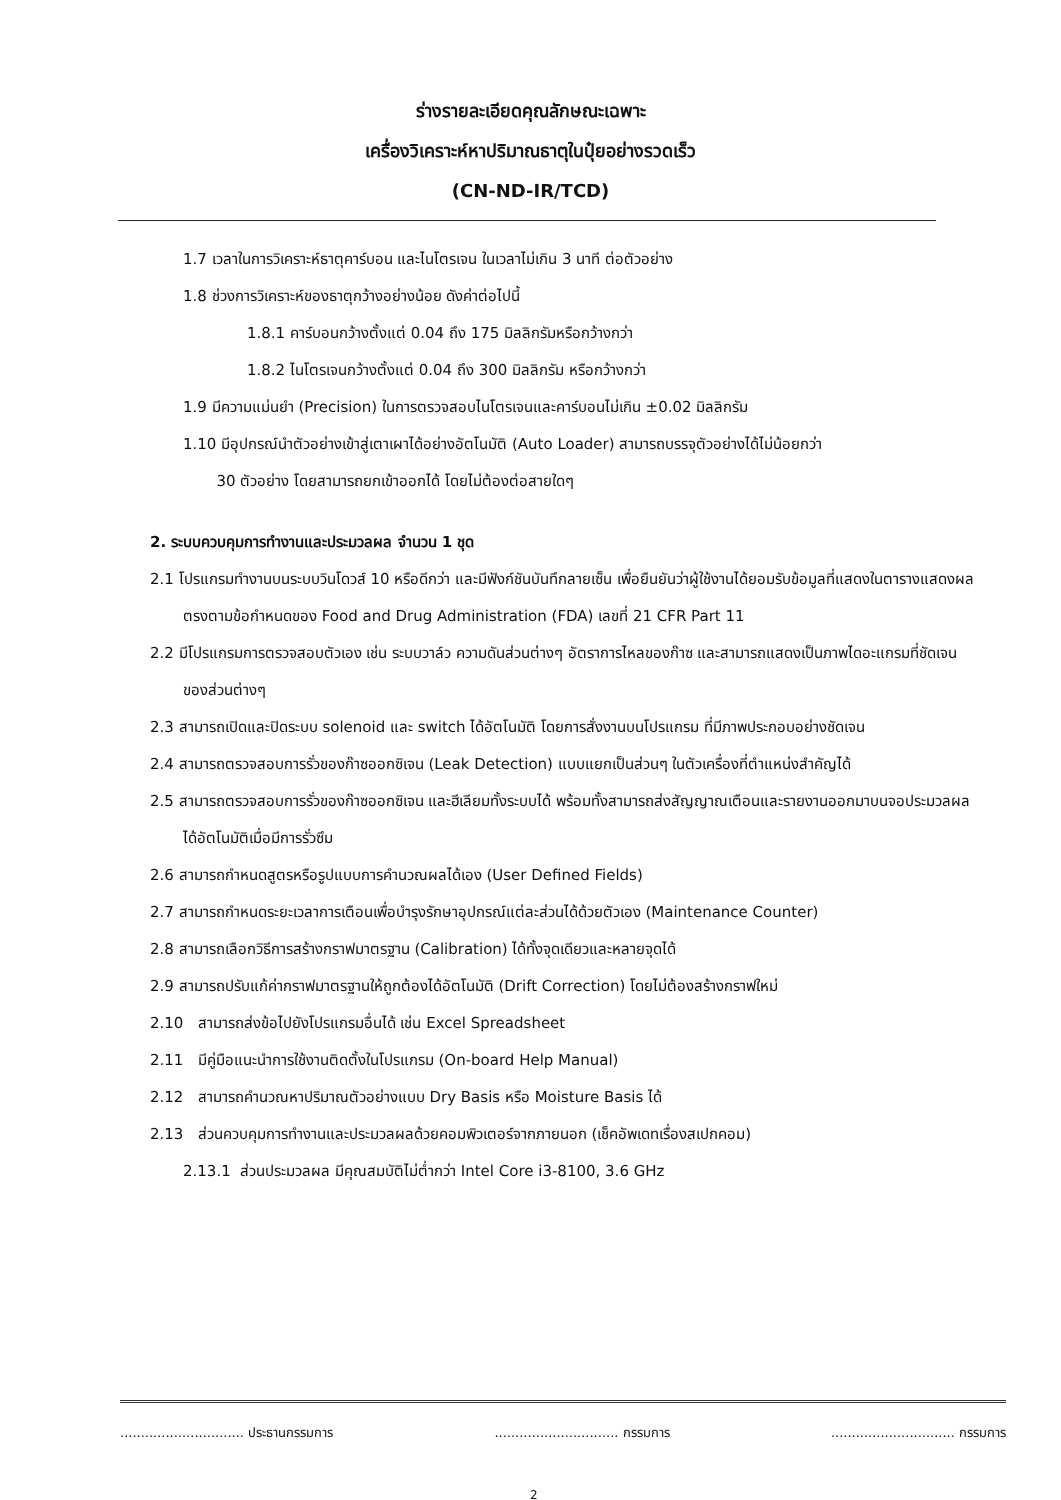ร่างรายละเอียดคุณลักษณะเฉพาะ
เครื่องวิเคราะห์หาปริมาณธาตุในปุ๋ยอย่างรวดเร็ว
(CN-ND-IR/TCD)
1.7 เวลาในการวิเคราะห์ธาตุคาร์บอน และไนโตรเจน ในเวลาไม่เกิน 3 นาที ต่อตัวอย่าง
1.8 ช่วงการวิเคราะห์ของธาตุกว้างอย่างน้อย ดังค่าต่อไปนี้
1.8.1 คาร์บอนกว้างตั้งแต่ 0.04 ถึง 175 มิลลิกรัมหรือกว้างกว่า
1.8.2 ไนโตรเจนกว้างตั้งแต่ 0.04 ถึง 300 มิลลิกรัม หรือกว้างกว่า
1.9 มีความแม่นยำ (Precision) ในการตรวจสอบไนโตรเจนและคาร์บอนไม่เกิน ±0.02 มิลลิกรัม
1.10 มีอุปกรณ์นำตัวอย่างเข้าสู่เตาเผาได้อย่างอัตโนมัติ (Auto Loader) สามารถบรรจุตัวอย่างได้ไม่น้อยกว่า
30 ตัวอย่าง โดยสามารถยกเข้าออกได้ โดยไม่ต้องต่อสายใดๆ
2. ระบบควบคุมการทำงานและประมวลผล จำนวน 1 ชุด
2.1 โปรแกรมทำงานบนระบบวินโดวส์ 10 หรือดีกว่า และมีฟังก์ชันบันทึกลายเซ็น เพื่อยืนยันว่าผู้ใช้งานได้ยอมรับข้อมูลที่แสดงในตารางแสดงผลตรงตามข้อกำหนดของ Food and Drug Administration (FDA) เลขที่ 21 CFR Part 11
2.2 มีโปรแกรมการตรวจสอบตัวเอง เช่น ระบบวาล์ว ความดันส่วนต่างๆ อัตราการไหลของก๊าซ และสามารถแสดงเป็นภาพไดอะแกรมที่ชัดเจนของส่วนต่างๆ
2.3 สามารถเปิดและปิดระบบ solenoid และ switch ได้อัตโนมัติ โดยการสั่งงานบนโปรแกรม ที่มีภาพประกอบอย่างชัดเจน
2.4 สามารถตรวจสอบการรั่วของก๊าซออกซิเจน (Leak Detection) แบบแยกเป็นส่วนๆ ในตัวเครื่องที่ตำแหน่งสำคัญได้
2.5 สามารถตรวจสอบการรั่วของก๊าซออกซิเจน และฮีเลียมทั้งระบบได้ พร้อมทั้งสามารถส่งสัญญาณเตือนและรายงานออกมาบนจอประมวลผลได้อัตโนมัติเมื่อมีการรั่วซึม
2.6 สามารถกำหนดสูตรหรือรูปแบบการคำนวณผลได้เอง (User Defined Fields)
2.7 สามารถกำหนดระยะเวลาการเตือนเพื่อบำรุงรักษาอุปกรณ์แต่ละส่วนได้ด้วยตัวเอง (Maintenance Counter)
2.8 สามารถเลือกวิธีการสร้างกราฟมาตรฐาน (Calibration) ได้ทั้งจุดเดียวและหลายจุดได้
2.9 สามารถปรับแก้ค่ากราฟมาตรฐานให้ถูกต้องได้อัตโนมัติ (Drift Correction) โดยไม่ต้องสร้างกราฟใหม่
2.10 สามารถส่งข้อไปยังโปรแกรมอื่นได้ เช่น Excel Spreadsheet
2.11 มีคู่มือแนะนำการใช้งานติดตั้งในโปรแกรม (On-board Help Manual)
2.12 สามารถคำนวณหาปริมาณตัวอย่างแบบ Dry Basis หรือ Moisture Basis ได้
2.13 ส่วนควบคุมการทำงานและประมวลผลด้วยคอมพิวเตอร์จากภายนอก (เช็คอัพเดทเรื่องสเปกคอม)
2.13.1 ส่วนประมวลผล มีคุณสมบัติไม่ต่ำกว่า Intel Core i3-8100, 3.6 GHz
.............................. ประธานกรรมการ .............................. กรรมการ .............................. กรรมการ
2